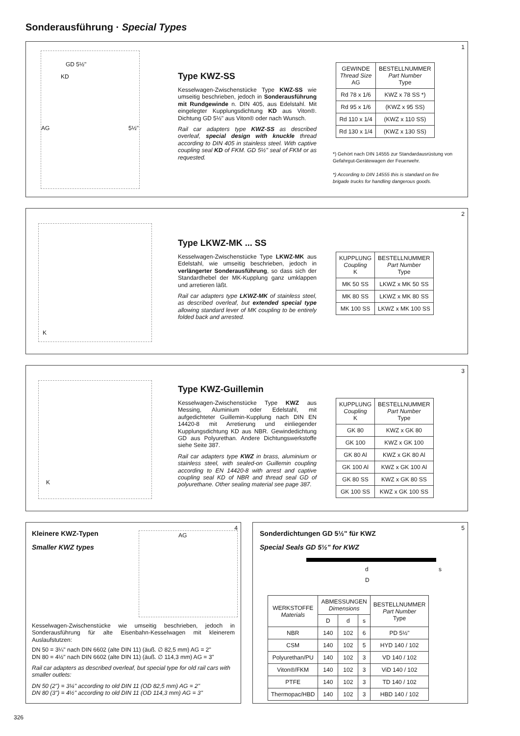Sonderausführung · Special Types
1
GD 5½"
KD
AG 5½"
Type KWZ-SS
Kesselwagen-Zwischenstücke Type KWZ-SS wie umseitig beschrieben, jedoch in Sonderausführung mit Rundgewinde n. DIN 405, aus Edelstahl. Mit eingelegter Kupplungsdichtung KD aus Viton®. Dichtung GD 5½" aus Viton® oder nach Wunsch.
Rail car adapters type KWZ-SS as described overleaf, special design with knuckle thread according to DIN 405 in stainless steel. With captive coupling seal KD of FKM. GD 5½" seal of FKM or as requested.
| GEWINDE Thread Size AG | BESTELLNUMMER Part Number Type |
| --- | --- |
| Rd 78 x 1/6 | KWZ x 78 SS *) |
| Rd 95 x 1/6 | (KWZ x 95 SS) |
| Rd 110 x 1/4 | (KWZ x 110 SS) |
| Rd 130 x 1/4 | (KWZ x 130 SS) |
*) Gehört nach DIN 14555 zur Standardausrüstung von Gefahrgut-Gerätewagen der Feuerwehr.
*) According to DIN 14555 this is standard on fire brigade trucks for handling dangerous goods.
2
K
Type LKWZ-MK ... SS
Kesselwagen-Zwischenstücke Type LKWZ-MK aus Edelstahl, wie umseitig beschrieben, jedoch in verlängerter Sonderausführung, so dass sich der Standardhebel der MK-Kupplung ganz umklappen und arretieren läßt.
Rail car adapters type LKWZ-MK of stainless steel, as described overleaf, but extended special type allowing standard lever of MK coupling to be entirely folded back and arrested.
| KUPPLUNG Coupling K | BESTELLNUMMER Part Number Type |
| --- | --- |
| MK 50 SS | LKWZ x MK 50 SS |
| MK 80 SS | LKWZ x MK 80 SS |
| MK 100 SS | LKWZ x MK 100 SS |
3
K
Type KWZ-Guillemin
Kesselwagen-Zwischenstücke Type KWZ aus Messing, Aluminium oder Edelstahl, mit aufgedichteter Guillemin-Kupplung nach DIN EN 14420-8 mit Arretierung und einliegender Kupplungsdichtung KD aus NBR. Gewindedichtung GD aus Polyurethan. Andere Dichtungswerkstoffe siehe Seite 387.
Rail car adapters type KWZ in brass, aluminium or stainless steel, with sealed-on Guillemin coupling according to EN 14420-8 with arrest and captive coupling seal KD of NBR and thread seal GD of polyurethane. Other sealing material see page 387.
| KUPPLUNG Coupling K | BESTELLNUMMER Part Number Type |
| --- | --- |
| GK 80 | KWZ x GK 80 |
| GK 100 | KWZ x GK 100 |
| GK 80 Al | KWZ x GK 80 Al |
| GK 100 Al | KWZ x GK 100 Al |
| GK 80 SS | KWZ x GK 80 SS |
| GK 100 SS | KWZ x GK 100 SS |
4
Kleinere KWZ-Typen
Smaller KWZ types
AG
Kesselwagen-Zwischenstücke wie umseitig beschrieben, jedoch in Sonderausführung für alte Eisenbahn-Kesselwagen mit kleinerem Auslaufstutzen:
DN 50 = 3¼" nach DIN 6602 (alte DIN 11) (äuß. ∅ 82,5 mm) AG = 2"
DN 80 = 4½" nach DIN 6602 (alte DIN 11) (äuß. ∅ 114,3 mm) AG = 3"
Rail car adapters as described overleaf, but special type for old rail cars with smaller outlets:
DN 50 (2") = 3¼" according to old DIN 11 (OD 82,5 mm) AG = 2"
DN 80 (3") = 4½" according to old DIN 11 (OD 114,3 mm) AG = 3"
5
Sonderdichtungen GD 5½" für KWZ
Special Seals GD 5½" for KWZ
d
D
s
| WERKSTOFFE Materials | ABMESSUNGEN Dimensions | | | BESTELLNUMMER Part Number Type |
| --- | --- | --- | --- | --- |
| | D | d | s | |
| NBR | 140 | 102 | 6 | PD 5½" |
| CSM | 140 | 102 | 5 | HYD 140 / 102 |
| Polyurethan/PU | 140 | 102 | 3 | VD 140 / 102 |
| Viton®/FKM | 140 | 102 | 3 | ViD 140 / 102 |
| PTFE | 140 | 102 | 3 | TD 140 / 102 |
| Thermopac/HBD | 140 | 102 | 3 | HBD 140 / 102 |
326